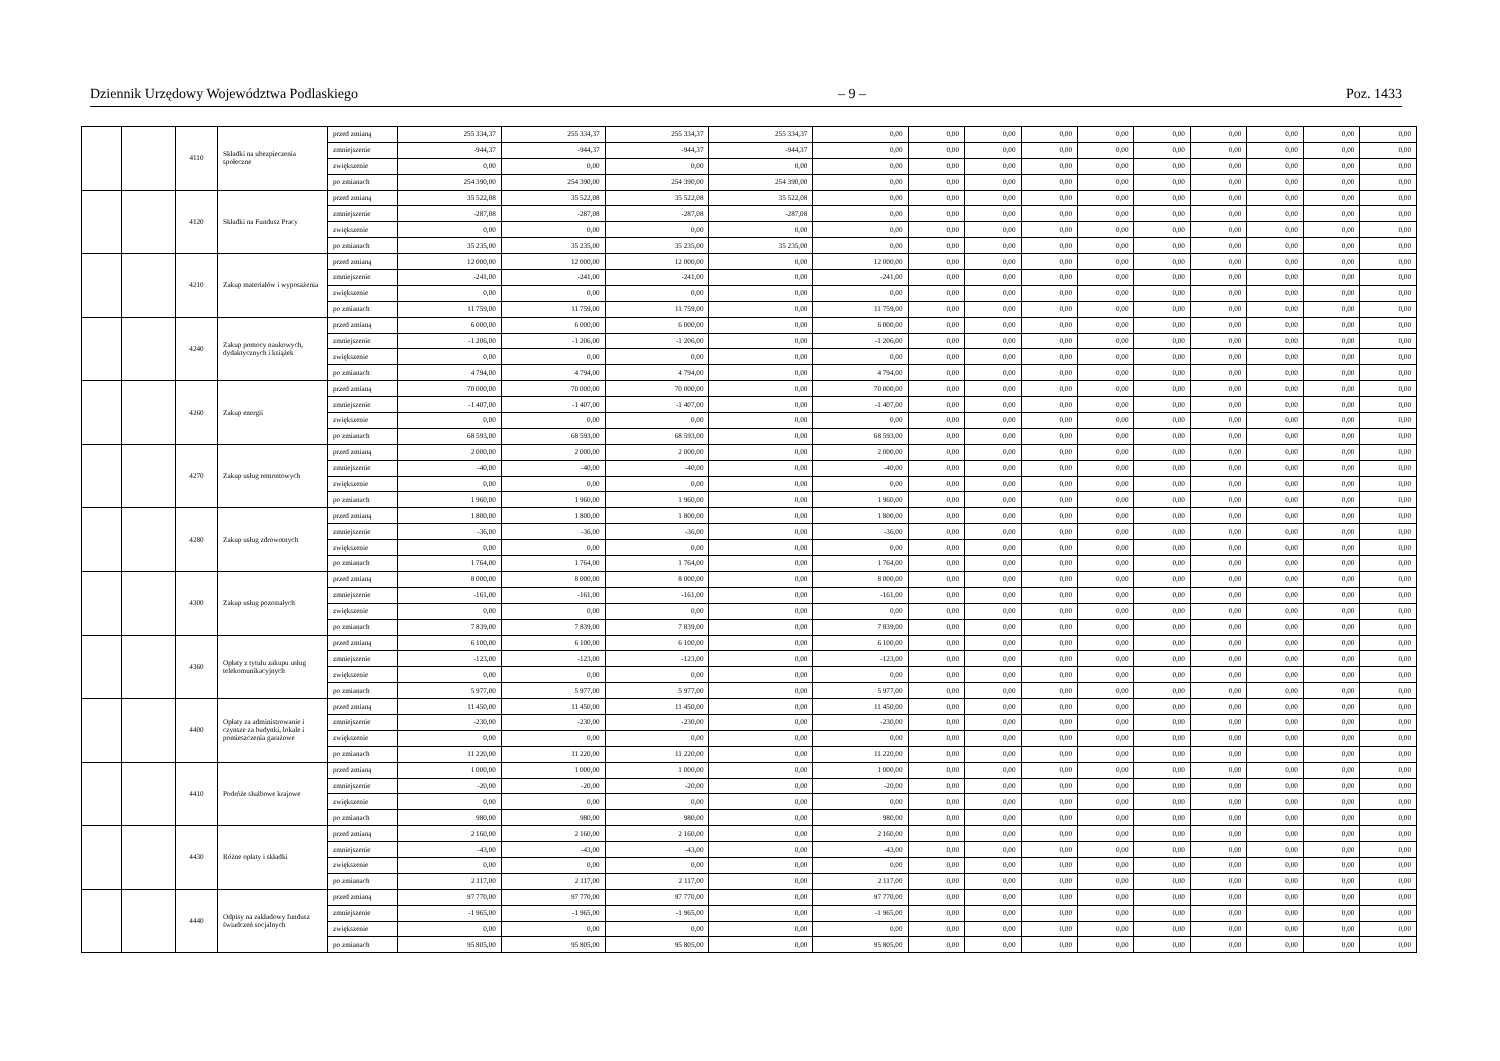Dziennik Urzędowy Województwa Podlaskiego – 9 – Poz. 1433
| | | 4110 | Składki na ubezpieczenia społeczne | przed zmianą | 255 334,37 | 255 334,37 | 255 334,37 | 255 334,37 | 0,00 | 0,00 | 0,00 | 0,00 | 0,00 | 0,00 | 0,00 | 0,00 | 0,00 | 0,00 |
| | | | | zmniejszenie | -944,37 | -944,37 | -944,37 | -944,37 | 0,00 | 0,00 | 0,00 | 0,00 | 0,00 | 0,00 | 0,00 | 0,00 | 0,00 | 0,00 |
| | | | | zwiększenie | 0,00 | 0,00 | 0,00 | 0,00 | 0,00 | 0,00 | 0,00 | 0,00 | 0,00 | 0,00 | 0,00 | 0,00 | 0,00 | 0,00 |
| | | | | po zmianach | 254 390,00 | 254 390,00 | 254 390,00 | 254 390,00 | 0,00 | 0,00 | 0,00 | 0,00 | 0,00 | 0,00 | 0,00 | 0,00 | 0,00 | 0,00 |
| | | 4120 | Składki na Fundusz Pracy | przed zmianą | 35 522,08 | 35 522,08 | 35 522,08 | 35 522,08 | 0,00 | 0,00 | 0,00 | 0,00 | 0,00 | 0,00 | 0,00 | 0,00 | 0,00 | 0,00 |
| | | | | zmniejszenie | -287,08 | -287,08 | -287,08 | -287,08 | 0,00 | 0,00 | 0,00 | 0,00 | 0,00 | 0,00 | 0,00 | 0,00 | 0,00 | 0,00 |
| | | | | zwiększenie | 0,00 | 0,00 | 0,00 | 0,00 | 0,00 | 0,00 | 0,00 | 0,00 | 0,00 | 0,00 | 0,00 | 0,00 | 0,00 | 0,00 |
| | | | | po zmianach | 35 235,00 | 35 235,00 | 35 235,00 | 35 235,00 | 0,00 | 0,00 | 0,00 | 0,00 | 0,00 | 0,00 | 0,00 | 0,00 | 0,00 | 0,00 |
| | | 4210 | Zakup materiałów i wyposażenia | przed zmianą | 12 000,00 | 12 000,00 | 12 000,00 | 0,00 | 12 000,00 | 0,00 | 0,00 | 0,00 | 0,00 | 0,00 | 0,00 | 0,00 | 0,00 | 0,00 |
| | | | | zmniejszenie | -241,00 | -241,00 | -241,00 | 0,00 | -241,00 | 0,00 | 0,00 | 0,00 | 0,00 | 0,00 | 0,00 | 0,00 | 0,00 | 0,00 |
| | | | | zwiększenie | 0,00 | 0,00 | 0,00 | 0,00 | 0,00 | 0,00 | 0,00 | 0,00 | 0,00 | 0,00 | 0,00 | 0,00 | 0,00 | 0,00 |
| | | | | po zmianach | 11 759,00 | 11 759,00 | 11 759,00 | 0,00 | 11 759,00 | 0,00 | 0,00 | 0,00 | 0,00 | 0,00 | 0,00 | 0,00 | 0,00 | 0,00 |
| | | 4240 | Zakup pomocy naukowych, dydaktycznych i książek | przed zmianą | 6 000,00 | 6 000,00 | 6 000,00 | 0,00 | 6 000,00 | 0,00 | 0,00 | 0,00 | 0,00 | 0,00 | 0,00 | 0,00 | 0,00 | 0,00 |
| | | | | zmniejszenie | -1 206,00 | -1 206,00 | -1 206,00 | 0,00 | -1 206,00 | 0,00 | 0,00 | 0,00 | 0,00 | 0,00 | 0,00 | 0,00 | 0,00 | 0,00 |
| | | | | zwiększenie | 0,00 | 0,00 | 0,00 | 0,00 | 0,00 | 0,00 | 0,00 | 0,00 | 0,00 | 0,00 | 0,00 | 0,00 | 0,00 | 0,00 |
| | | | | po zmianach | 4 794,00 | 4 794,00 | 4 794,00 | 0,00 | 4 794,00 | 0,00 | 0,00 | 0,00 | 0,00 | 0,00 | 0,00 | 0,00 | 0,00 | 0,00 |
| | | 4260 | Zakup energii | przed zmianą | 70 000,00 | 70 000,00 | 70 000,00 | 0,00 | 70 000,00 | 0,00 | 0,00 | 0,00 | 0,00 | 0,00 | 0,00 | 0,00 | 0,00 | 0,00 |
| | | | | zmniejszenie | -1 407,00 | -1 407,00 | -1 407,00 | 0,00 | -1 407,00 | 0,00 | 0,00 | 0,00 | 0,00 | 0,00 | 0,00 | 0,00 | 0,00 | 0,00 |
| | | | | zwiększenie | 0,00 | 0,00 | 0,00 | 0,00 | 0,00 | 0,00 | 0,00 | 0,00 | 0,00 | 0,00 | 0,00 | 0,00 | 0,00 | 0,00 |
| | | | | po zmianach | 68 593,00 | 68 593,00 | 68 593,00 | 0,00 | 68 593,00 | 0,00 | 0,00 | 0,00 | 0,00 | 0,00 | 0,00 | 0,00 | 0,00 | 0,00 |
| | | 4270 | Zakup usług remontowych | przed zmianą | 2 000,00 | 2 000,00 | 2 000,00 | 0,00 | 2 000,00 | 0,00 | 0,00 | 0,00 | 0,00 | 0,00 | 0,00 | 0,00 | 0,00 | 0,00 |
| | | | | zmniejszenie | -40,00 | -40,00 | -40,00 | 0,00 | -40,00 | 0,00 | 0,00 | 0,00 | 0,00 | 0,00 | 0,00 | 0,00 | 0,00 | 0,00 |
| | | | | zwiększenie | 0,00 | 0,00 | 0,00 | 0,00 | 0,00 | 0,00 | 0,00 | 0,00 | 0,00 | 0,00 | 0,00 | 0,00 | 0,00 | 0,00 |
| | | | | po zmianach | 1 960,00 | 1 960,00 | 1 960,00 | 0,00 | 1 960,00 | 0,00 | 0,00 | 0,00 | 0,00 | 0,00 | 0,00 | 0,00 | 0,00 | 0,00 |
| | | 4280 | Zakup usług zdrowotnych | przed zmianą | 1 800,00 | 1 800,00 | 1 800,00 | 0,00 | 1 800,00 | 0,00 | 0,00 | 0,00 | 0,00 | 0,00 | 0,00 | 0,00 | 0,00 | 0,00 |
| | | | | zmniejszenie | -36,00 | -36,00 | -36,00 | 0,00 | -36,00 | 0,00 | 0,00 | 0,00 | 0,00 | 0,00 | 0,00 | 0,00 | 0,00 | 0,00 |
| | | | | zwiększenie | 0,00 | 0,00 | 0,00 | 0,00 | 0,00 | 0,00 | 0,00 | 0,00 | 0,00 | 0,00 | 0,00 | 0,00 | 0,00 | 0,00 |
| | | | | po zmianach | 1 764,00 | 1 764,00 | 1 764,00 | 0,00 | 1 764,00 | 0,00 | 0,00 | 0,00 | 0,00 | 0,00 | 0,00 | 0,00 | 0,00 | 0,00 |
| | | 4300 | Zakup usług pozostałych | przed zmianą | 8 000,00 | 8 000,00 | 8 000,00 | 0,00 | 8 000,00 | 0,00 | 0,00 | 0,00 | 0,00 | 0,00 | 0,00 | 0,00 | 0,00 | 0,00 |
| | | | | zmniejszenie | -161,00 | -161,00 | -161,00 | 0,00 | -161,00 | 0,00 | 0,00 | 0,00 | 0,00 | 0,00 | 0,00 | 0,00 | 0,00 | 0,00 |
| | | | | zwiększenie | 0,00 | 0,00 | 0,00 | 0,00 | 0,00 | 0,00 | 0,00 | 0,00 | 0,00 | 0,00 | 0,00 | 0,00 | 0,00 | 0,00 |
| | | | | po zmianach | 7 839,00 | 7 839,00 | 7 839,00 | 0,00 | 7 839,00 | 0,00 | 0,00 | 0,00 | 0,00 | 0,00 | 0,00 | 0,00 | 0,00 | 0,00 |
| | | 4360 | Opłaty z tytułu zakupu usług telekomunikacyjnych | przed zmianą | 6 100,00 | 6 100,00 | 6 100,00 | 0,00 | 6 100,00 | 0,00 | 0,00 | 0,00 | 0,00 | 0,00 | 0,00 | 0,00 | 0,00 | 0,00 |
| | | | | zmniejszenie | -123,00 | -123,00 | -123,00 | 0,00 | -123,00 | 0,00 | 0,00 | 0,00 | 0,00 | 0,00 | 0,00 | 0,00 | 0,00 | 0,00 |
| | | | | zwiększenie | 0,00 | 0,00 | 0,00 | 0,00 | 0,00 | 0,00 | 0,00 | 0,00 | 0,00 | 0,00 | 0,00 | 0,00 | 0,00 | 0,00 |
| | | | | po zmianach | 5 977,00 | 5 977,00 | 5 977,00 | 0,00 | 5 977,00 | 0,00 | 0,00 | 0,00 | 0,00 | 0,00 | 0,00 | 0,00 | 0,00 | 0,00 |
| | | 4400 | Opłaty za administrowanie i czynsze za budynki, lokale i pomieszczenia garażowe | przed zmianą | 11 450,00 | 11 450,00 | 11 450,00 | 0,00 | 11 450,00 | 0,00 | 0,00 | 0,00 | 0,00 | 0,00 | 0,00 | 0,00 | 0,00 | 0,00 |
| | | | | zmniejszenie | -230,00 | -230,00 | -230,00 | 0,00 | -230,00 | 0,00 | 0,00 | 0,00 | 0,00 | 0,00 | 0,00 | 0,00 | 0,00 | 0,00 |
| | | | | zwiększenie | 0,00 | 0,00 | 0,00 | 0,00 | 0,00 | 0,00 | 0,00 | 0,00 | 0,00 | 0,00 | 0,00 | 0,00 | 0,00 | 0,00 |
| | | | | po zmianach | 11 220,00 | 11 220,00 | 11 220,00 | 0,00 | 11 220,00 | 0,00 | 0,00 | 0,00 | 0,00 | 0,00 | 0,00 | 0,00 | 0,00 | 0,00 |
| | | 4410 | Podróże służbowe krajowe | przed zmianą | 1 000,00 | 1 000,00 | 1 000,00 | 0,00 | 1 000,00 | 0,00 | 0,00 | 0,00 | 0,00 | 0,00 | 0,00 | 0,00 | 0,00 | 0,00 |
| | | | | zmniejszenie | -20,00 | -20,00 | -20,00 | 0,00 | -20,00 | 0,00 | 0,00 | 0,00 | 0,00 | 0,00 | 0,00 | 0,00 | 0,00 | 0,00 |
| | | | | zwiększenie | 0,00 | 0,00 | 0,00 | 0,00 | 0,00 | 0,00 | 0,00 | 0,00 | 0,00 | 0,00 | 0,00 | 0,00 | 0,00 | 0,00 |
| | | | | po zmianach | 980,00 | 980,00 | 980,00 | 0,00 | 980,00 | 0,00 | 0,00 | 0,00 | 0,00 | 0,00 | 0,00 | 0,00 | 0,00 | 0,00 |
| | | 4430 | Różne opłaty i składki | przed zmianą | 2 160,00 | 2 160,00 | 2 160,00 | 0,00 | 2 160,00 | 0,00 | 0,00 | 0,00 | 0,00 | 0,00 | 0,00 | 0,00 | 0,00 | 0,00 |
| | | | | zmniejszenie | -43,00 | -43,00 | -43,00 | 0,00 | -43,00 | 0,00 | 0,00 | 0,00 | 0,00 | 0,00 | 0,00 | 0,00 | 0,00 | 0,00 |
| | | | | zwiększenie | 0,00 | 0,00 | 0,00 | 0,00 | 0,00 | 0,00 | 0,00 | 0,00 | 0,00 | 0,00 | 0,00 | 0,00 | 0,00 | 0,00 |
| | | | | po zmianach | 2 117,00 | 2 117,00 | 2 117,00 | 0,00 | 2 117,00 | 0,00 | 0,00 | 0,00 | 0,00 | 0,00 | 0,00 | 0,00 | 0,00 | 0,00 |
| | | 4440 | Odpisy na zakładowy fundusz świadczeń socjalnych | przed zmianą | 97 770,00 | 97 770,00 | 97 770,00 | 0,00 | 97 770,00 | 0,00 | 0,00 | 0,00 | 0,00 | 0,00 | 0,00 | 0,00 | 0,00 | 0,00 |
| | | | | zmniejszenie | -1 965,00 | -1 965,00 | -1 965,00 | 0,00 | -1 965,00 | 0,00 | 0,00 | 0,00 | 0,00 | 0,00 | 0,00 | 0,00 | 0,00 | 0,00 |
| | | | | zwiększenie | 0,00 | 0,00 | 0,00 | 0,00 | 0,00 | 0,00 | 0,00 | 0,00 | 0,00 | 0,00 | 0,00 | 0,00 | 0,00 | 0,00 |
| | | | | po zmianach | 95 805,00 | 95 805,00 | 95 805,00 | 0,00 | 95 805,00 | 0,00 | 0,00 | 0,00 | 0,00 | 0,00 | 0,00 | 0,00 | 0,00 | 0,00 |